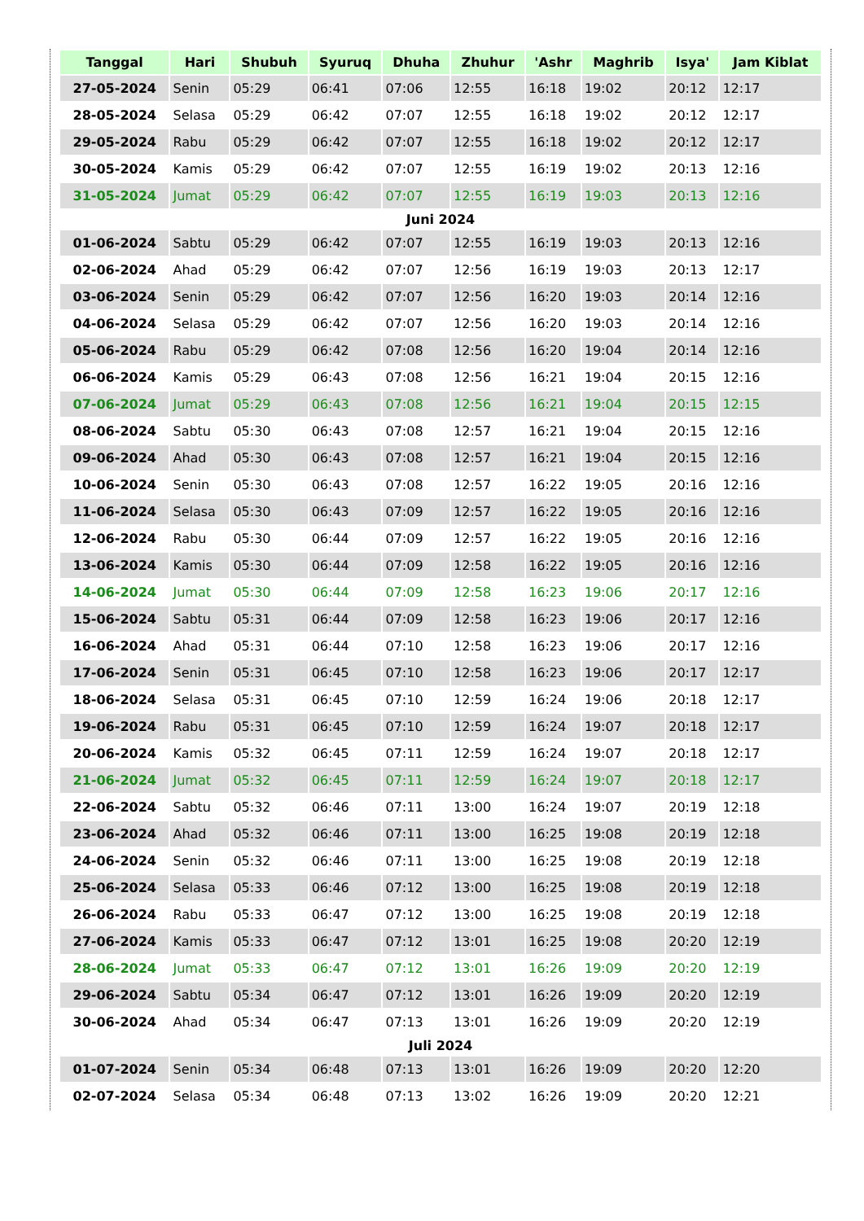| Tanggal | Hari | Shubuh | Syuruq | Dhuha | Zhuhur | 'Ashr | Maghrib | Isya' | Jam Kiblat |
| --- | --- | --- | --- | --- | --- | --- | --- | --- | --- |
| 27-05-2024 | Senin | 05:29 | 06:41 | 07:06 | 12:55 | 16:18 | 19:02 | 20:12 | 12:17 |
| 28-05-2024 | Selasa | 05:29 | 06:42 | 07:07 | 12:55 | 16:18 | 19:02 | 20:12 | 12:17 |
| 29-05-2024 | Rabu | 05:29 | 06:42 | 07:07 | 12:55 | 16:18 | 19:02 | 20:12 | 12:17 |
| 30-05-2024 | Kamis | 05:29 | 06:42 | 07:07 | 12:55 | 16:19 | 19:02 | 20:13 | 12:16 |
| 31-05-2024 | Jumat | 05:29 | 06:42 | 07:07 | 12:55 | 16:19 | 19:03 | 20:13 | 12:16 |
| Juni 2024 | | | | | | | | | |
| 01-06-2024 | Sabtu | 05:29 | 06:42 | 07:07 | 12:55 | 16:19 | 19:03 | 20:13 | 12:16 |
| 02-06-2024 | Ahad | 05:29 | 06:42 | 07:07 | 12:56 | 16:19 | 19:03 | 20:13 | 12:17 |
| 03-06-2024 | Senin | 05:29 | 06:42 | 07:07 | 12:56 | 16:20 | 19:03 | 20:14 | 12:16 |
| 04-06-2024 | Selasa | 05:29 | 06:42 | 07:07 | 12:56 | 16:20 | 19:03 | 20:14 | 12:16 |
| 05-06-2024 | Rabu | 05:29 | 06:42 | 07:08 | 12:56 | 16:20 | 19:04 | 20:14 | 12:16 |
| 06-06-2024 | Kamis | 05:29 | 06:43 | 07:08 | 12:56 | 16:21 | 19:04 | 20:15 | 12:16 |
| 07-06-2024 | Jumat | 05:29 | 06:43 | 07:08 | 12:56 | 16:21 | 19:04 | 20:15 | 12:15 |
| 08-06-2024 | Sabtu | 05:30 | 06:43 | 07:08 | 12:57 | 16:21 | 19:04 | 20:15 | 12:16 |
| 09-06-2024 | Ahad | 05:30 | 06:43 | 07:08 | 12:57 | 16:21 | 19:04 | 20:15 | 12:16 |
| 10-06-2024 | Senin | 05:30 | 06:43 | 07:08 | 12:57 | 16:22 | 19:05 | 20:16 | 12:16 |
| 11-06-2024 | Selasa | 05:30 | 06:43 | 07:09 | 12:57 | 16:22 | 19:05 | 20:16 | 12:16 |
| 12-06-2024 | Rabu | 05:30 | 06:44 | 07:09 | 12:57 | 16:22 | 19:05 | 20:16 | 12:16 |
| 13-06-2024 | Kamis | 05:30 | 06:44 | 07:09 | 12:58 | 16:22 | 19:05 | 20:16 | 12:16 |
| 14-06-2024 | Jumat | 05:30 | 06:44 | 07:09 | 12:58 | 16:23 | 19:06 | 20:17 | 12:16 |
| 15-06-2024 | Sabtu | 05:31 | 06:44 | 07:09 | 12:58 | 16:23 | 19:06 | 20:17 | 12:16 |
| 16-06-2024 | Ahad | 05:31 | 06:44 | 07:10 | 12:58 | 16:23 | 19:06 | 20:17 | 12:16 |
| 17-06-2024 | Senin | 05:31 | 06:45 | 07:10 | 12:58 | 16:23 | 19:06 | 20:17 | 12:17 |
| 18-06-2024 | Selasa | 05:31 | 06:45 | 07:10 | 12:59 | 16:24 | 19:06 | 20:18 | 12:17 |
| 19-06-2024 | Rabu | 05:31 | 06:45 | 07:10 | 12:59 | 16:24 | 19:07 | 20:18 | 12:17 |
| 20-06-2024 | Kamis | 05:32 | 06:45 | 07:11 | 12:59 | 16:24 | 19:07 | 20:18 | 12:17 |
| 21-06-2024 | Jumat | 05:32 | 06:45 | 07:11 | 12:59 | 16:24 | 19:07 | 20:18 | 12:17 |
| 22-06-2024 | Sabtu | 05:32 | 06:46 | 07:11 | 13:00 | 16:24 | 19:07 | 20:19 | 12:18 |
| 23-06-2024 | Ahad | 05:32 | 06:46 | 07:11 | 13:00 | 16:25 | 19:08 | 20:19 | 12:18 |
| 24-06-2024 | Senin | 05:32 | 06:46 | 07:11 | 13:00 | 16:25 | 19:08 | 20:19 | 12:18 |
| 25-06-2024 | Selasa | 05:33 | 06:46 | 07:12 | 13:00 | 16:25 | 19:08 | 20:19 | 12:18 |
| 26-06-2024 | Rabu | 05:33 | 06:47 | 07:12 | 13:00 | 16:25 | 19:08 | 20:19 | 12:18 |
| 27-06-2024 | Kamis | 05:33 | 06:47 | 07:12 | 13:01 | 16:25 | 19:08 | 20:20 | 12:19 |
| 28-06-2024 | Jumat | 05:33 | 06:47 | 07:12 | 13:01 | 16:26 | 19:09 | 20:20 | 12:19 |
| 29-06-2024 | Sabtu | 05:34 | 06:47 | 07:12 | 13:01 | 16:26 | 19:09 | 20:20 | 12:19 |
| 30-06-2024 | Ahad | 05:34 | 06:47 | 07:13 | 13:01 | 16:26 | 19:09 | 20:20 | 12:19 |
| Juli 2024 | | | | | | | | | |
| 01-07-2024 | Senin | 05:34 | 06:48 | 07:13 | 13:01 | 16:26 | 19:09 | 20:20 | 12:20 |
| 02-07-2024 | Selasa | 05:34 | 06:48 | 07:13 | 13:02 | 16:26 | 19:09 | 20:20 | 12:21 |